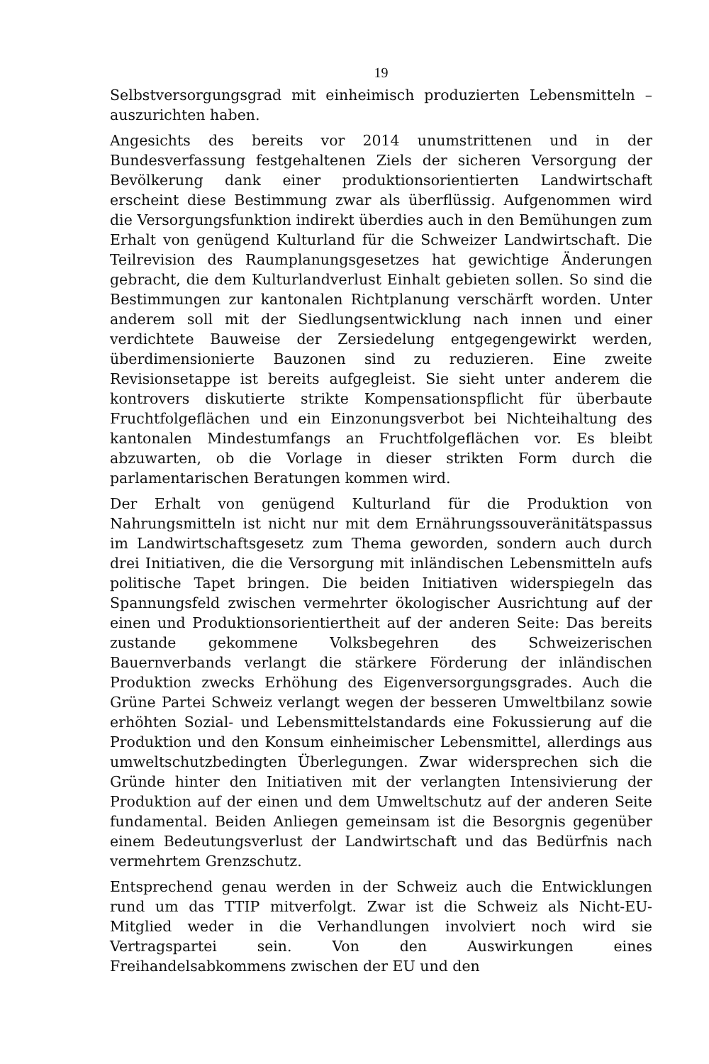19
Selbstversorgungsgrad mit einheimisch produzierten Lebensmitteln – auszurichten haben.
Angesichts des bereits vor 2014 unumstrittenen und in der Bundesverfassung festgehaltenen Ziels der sicheren Versorgung der Bevölkerung dank einer produktionsorientierten Landwirtschaft erscheint diese Bestimmung zwar als überflüssig. Aufgenommen wird die Versorgungsfunktion indirekt überdies auch in den Bemühungen zum Erhalt von genügend Kulturland für die Schweizer Landwirtschaft. Die Teilrevision des Raumplanungsgesetzes hat gewichtige Änderungen gebracht, die dem Kulturlandverlust Einhalt gebieten sollen. So sind die Bestimmungen zur kantonalen Richtplanung verschärft worden. Unter anderem soll mit der Siedlungsentwicklung nach innen und einer verdichtete Bauweise der Zersiedelung entgegengewirkt werden, überdimensionierte Bauzonen sind zu reduzieren. Eine zweite Revisionsetappe ist bereits aufgegleist. Sie sieht unter anderem die kontrovers diskutierte strikte Kompensationspflicht für überbaute Fruchtfolgeflächen und ein Einzonungsverbot bei Nichteihaltung des kantonalen Mindestumfangs an Fruchtfolgeflächen vor. Es bleibt abzuwarten, ob die Vorlage in dieser strikten Form durch die parlamentarischen Beratungen kommen wird.
Der Erhalt von genügend Kulturland für die Produktion von Nahrungsmitteln ist nicht nur mit dem Ernährungssouveränitätspassus im Landwirtschaftsgesetz zum Thema geworden, sondern auch durch drei Initiativen, die die Versorgung mit inländischen Lebensmitteln aufs politische Tapet bringen. Die beiden Initiativen widerspiegeln das Spannungsfeld zwischen vermehrter ökologischer Ausrichtung auf der einen und Produktionsorientiertheit auf der anderen Seite: Das bereits zustande gekommene Volksbegehren des Schweizerischen Bauernverbands verlangt die stärkere Förderung der inländischen Produktion zwecks Erhöhung des Eigenversorgungsgrades. Auch die Grüne Partei Schweiz verlangt wegen der besseren Umweltbilanz sowie erhöhten Sozial- und Lebensmittelstandards eine Fokussierung auf die Produktion und den Konsum einheimischer Lebensmittel, allerdings aus umweltschutzbedingten Überlegungen. Zwar widersprechen sich die Gründe hinter den Initiativen mit der verlangten Intensivierung der Produktion auf der einen und dem Umweltschutz auf der anderen Seite fundamental. Beiden Anliegen gemeinsam ist die Besorgnis gegenüber einem Bedeutungsverlust der Landwirtschaft und das Bedürfnis nach vermehrtem Grenzschutz.
Entsprechend genau werden in der Schweiz auch die Entwicklungen rund um das TTIP mitverfolgt. Zwar ist die Schweiz als Nicht-EU-Mitglied weder in die Verhandlungen involviert noch wird sie Vertragspartei sein. Von den Auswirkungen eines Freihandelsabkommens zwischen der EU und den